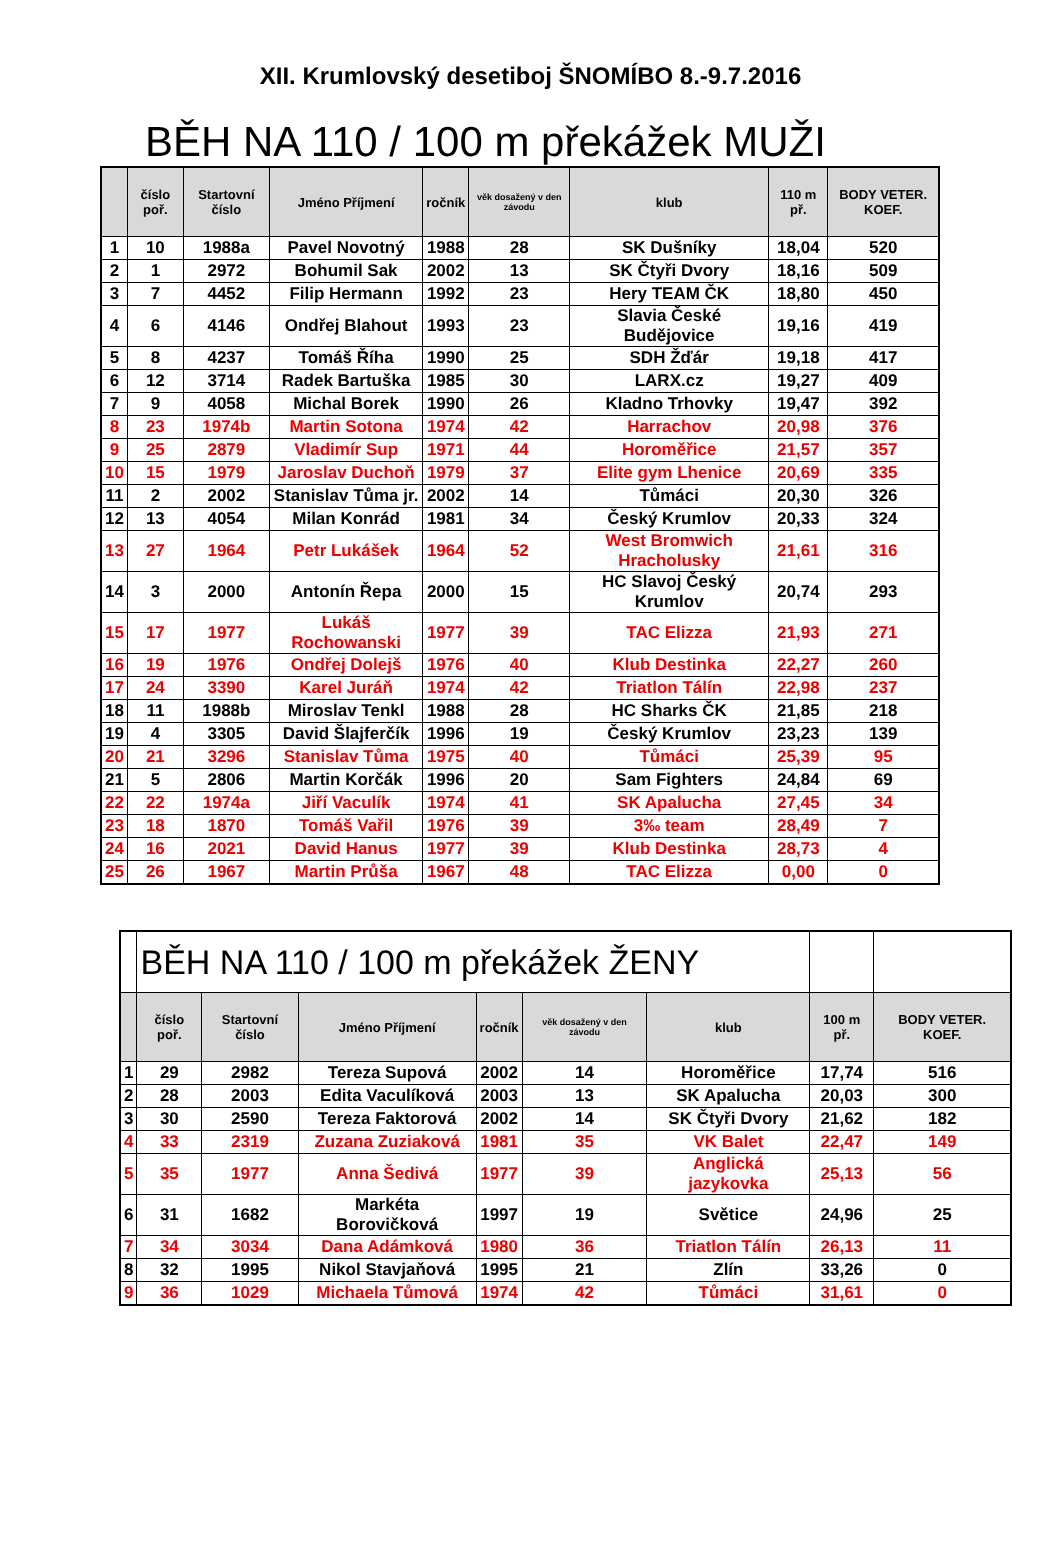XII. Krumlovský desetiboj ŠNOMÍBO 8.-9.7.2016
BĚH NA 110 / 100 m překážek MUŽI
| | číslo poř. | Startovní číslo | Jméno Příjmení | ročník | věk dosažený v den závodu | klub | 110 m př. | BODY VETER. KOEF. |
| --- | --- | --- | --- | --- | --- | --- | --- | --- |
| 1 | 10 | 1988a | Pavel Novotný | 1988 | 28 | SK Dušníky | 18,04 | 520 |
| 2 | 1 | 2972 | Bohumil Sak | 2002 | 13 | SK Čtyři Dvory | 18,16 | 509 |
| 3 | 7 | 4452 | Filip Hermann | 1992 | 23 | Hery TEAM ČK | 18,80 | 450 |
| 4 | 6 | 4146 | Ondřej Blahout | 1993 | 23 | Slavia České Budějovice | 19,16 | 419 |
| 5 | 8 | 4237 | Tomáš Říha | 1990 | 25 | SDH Žďár | 19,18 | 417 |
| 6 | 12 | 3714 | Radek Bartuška | 1985 | 30 | LARX.cz | 19,27 | 409 |
| 7 | 9 | 4058 | Michal Borek | 1990 | 26 | Kladno Trhovky | 19,47 | 392 |
| 8 | 23 | 1974b | Martin Sotona | 1974 | 42 | Harrachov | 20,98 | 376 |
| 9 | 25 | 2879 | Vladimír Sup | 1971 | 44 | Horoměřice | 21,57 | 357 |
| 10 | 15 | 1979 | Jaroslav Duchoň | 1979 | 37 | Elite gym Lhenice | 20,69 | 335 |
| 11 | 2 | 2002 | Stanislav Tůma jr. | 2002 | 14 | Tůmáci | 20,30 | 326 |
| 12 | 13 | 4054 | Milan Konrád | 1981 | 34 | Český Krumlov | 20,33 | 324 |
| 13 | 27 | 1964 | Petr Lukášek | 1964 | 52 | West Bromwich Hracholusky | 21,61 | 316 |
| 14 | 3 | 2000 | Antonín Řepa | 2000 | 15 | HC Slavoj Český Krumlov | 20,74 | 293 |
| 15 | 17 | 1977 | Lukáš Rochowanski | 1977 | 39 | TAC Elizza | 21,93 | 271 |
| 16 | 19 | 1976 | Ondřej Dolejš | 1976 | 40 | Klub Destinka | 22,27 | 260 |
| 17 | 24 | 3390 | Karel Juráň | 1974 | 42 | Triatlon Tálín | 22,98 | 237 |
| 18 | 11 | 1988b | Miroslav Tenkl | 1988 | 28 | HC Sharks ČK | 21,85 | 218 |
| 19 | 4 | 3305 | David Šlajferčík | 1996 | 19 | Český Krumlov | 23,23 | 139 |
| 20 | 21 | 3296 | Stanislav Tůma | 1975 | 40 | Tůmáci | 25,39 | 95 |
| 21 | 5 | 2806 | Martin Korčák | 1996 | 20 | Sam Fighters | 24,84 | 69 |
| 22 | 22 | 1974a | Jiří Vaculík | 1974 | 41 | SK Apalucha | 27,45 | 34 |
| 23 | 18 | 1870 | Tomáš Vařil | 1976 | 39 | 3‰ team | 28,49 | 7 |
| 24 | 16 | 2021 | David Hanus | 1977 | 39 | Klub Destinka | 28,73 | 4 |
| 25 | 26 | 1967 | Martin Průša | 1967 | 48 | TAC Elizza | 0,00 | 0 |
| | BĚH NA 110 / 100 m překážek ŽENY | | | | | | | |
| | číslo poř. | Startovní číslo | Jméno Příjmení | ročník | věk dosažený v den závodu | klub | 100 m př. | BODY VETER. KOEF. |
| 1 | 29 | 2982 | Tereza Supová | 2002 | 14 | Horoměřice | 17,74 | 516 |
| 2 | 28 | 2003 | Edita Vaculíková | 2003 | 13 | SK Apalucha | 20,03 | 300 |
| 3 | 30 | 2590 | Tereza Faktorová | 2002 | 14 | SK Čtyři Dvory | 21,62 | 182 |
| 4 | 33 | 2319 | Zuzana Zuziaková | 1981 | 35 | VK Balet | 22,47 | 149 |
| 5 | 35 | 1977 | Anna Šedivá | 1977 | 39 | Anglická jazykovka | 25,13 | 56 |
| 6 | 31 | 1682 | Markéta Borovičková | 1997 | 19 | Světice | 24,96 | 25 |
| 7 | 34 | 3034 | Dana Adámková | 1980 | 36 | Triatlon Tálín | 26,13 | 11 |
| 8 | 32 | 1995 | Nikol Stavjaňová | 1995 | 21 | Zlín | 33,26 | 0 |
| 9 | 36 | 1029 | Michaela Tůmová | 1974 | 42 | Tůmáci | 31,61 | 0 |